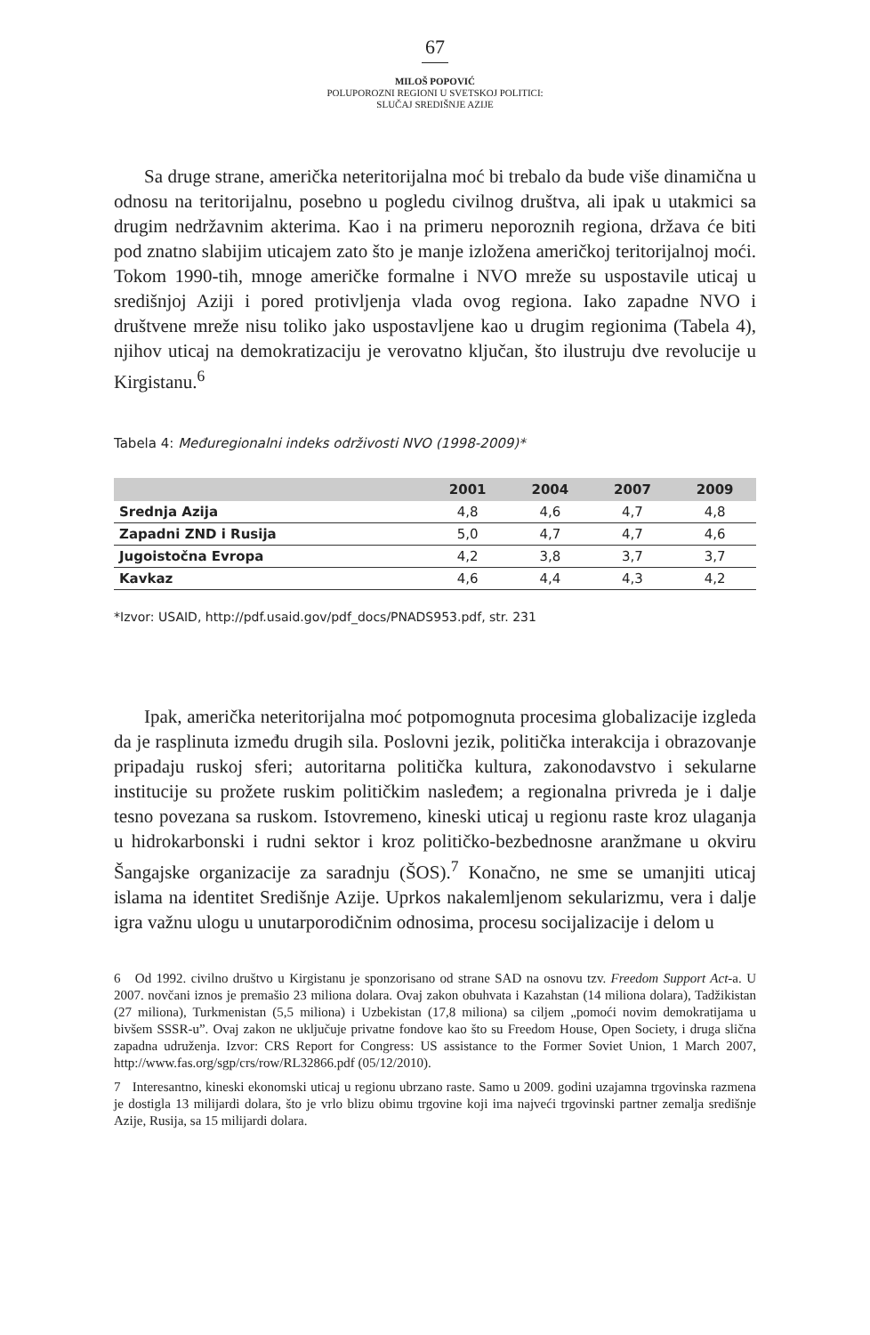67
MILOŠ POPOVIĆ
POLUPOROZNI REGIONI U SVETSKOJ POLITICI:
SLUČAJ SREDIŠNJE AZIJE
Sa druge strane, američka neteritorijalna moć bi trebalo da bude više dinamična u odnosu na teritorijalnu, posebno u pogledu civilnog društva, ali ipak u utakmici sa drugim nedržavnim akterima. Kao i na primeru neporoznih regiona, država će biti pod znatno slabijim uticajem zato što je manje izložena američkoj teritorijalnoj moći. Tokom 1990-tih, mnoge američke formalne i NVO mreže su uspostavile uticaj u središnjoj Aziji i pored protivljenja vlada ovog regiona. Iako zapadne NVO i društvene mreže nisu toliko jako uspostavljene kao u drugim regionima (Tabela 4), njihov uticaj na demokratizaciju je verovatno ključan, što ilustruju dve revolucije u Kirgistanu.<sup>6</sup>
Tabela 4: Međuregionalni indeks održivosti NVO (1998-2009)*
| | 2001 | 2004 | 2007 | 2009 |
| --- | --- | --- | --- | --- |
| Srednja Azija | 4,8 | 4,6 | 4,7 | 4,8 |
| Zapadni ZND i Rusija | 5,0 | 4,7 | 4,7 | 4,6 |
| Jugoistočna Evropa | 4,2 | 3,8 | 3,7 | 3,7 |
| Kavkaz | 4,6 | 4,4 | 4,3 | 4,2 |
*Izvor: USAID, http://pdf.usaid.gov/pdf_docs/PNADS953.pdf, str. 231
Ipak, američka neteritorijalna moć potpomognuta procesima globalizacije izgleda da je rasplinuta između drugih sila. Poslovni jezik, politička interakcija i obrazovanje pripadaju ruskoj sferi; autoritarna politička kultura, zakonodavstvo i sekularne institucije su prožete ruskim političkim nasleđem; a regionalna privreda je i dalje tesno povezana sa ruskom. Istovremeno, kineski uticaj u regionu raste kroz ulaganja u hidrokarbonski i rudni sektor i kroz političko-bezbednosne aranžmane u okviru Šangajske organizacije za saradnju (ŠOS).<sup>7</sup> Konačno, ne sme se umanjiti uticaj islama na identitet Središnje Azije. Uprkos nakalemljenom sekularizmu, vera i dalje igra važnu ulogu u unutarporodičnim odnosima, procesu socijalizacije i delom u
6 Od 1992. civilno društvo u Kirgistanu je sponzorisano od strane SAD na osnovu tzv. Freedom Support Act-a. U 2007. novčani iznos je premašio 23 miliona dolara. Ovaj zakon obuhvata i Kazahstan (14 miliona dolara), Tadžikistan (27 miliona), Turkmenistan (5,5 miliona) i Uzbekistan (17,8 miliona) sa ciljem „pomoći novim demokratijama u bivšem SSSR-u”. Ovaj zakon ne uključuje privatne fondove kao što su Freedom House, Open Society, i druga slična zapadna udruženja. Izvor: CRS Report for Congress: US assistance to the Former Soviet Union, 1 March 2007, http://www.fas.org/sgp/crs/row/RL32866.pdf (05/12/2010).
7 Interesantno, kineski ekonomski uticaj u regionu ubrzano raste. Samo u 2009. godini uzajamna trgovinska razmena je dostigla 13 milijardi dolara, što je vrlo blizu obimu trgovine koji ima najveći trgovinski partner zemalja središnje Azije, Rusija, sa 15 milijardi dolara.